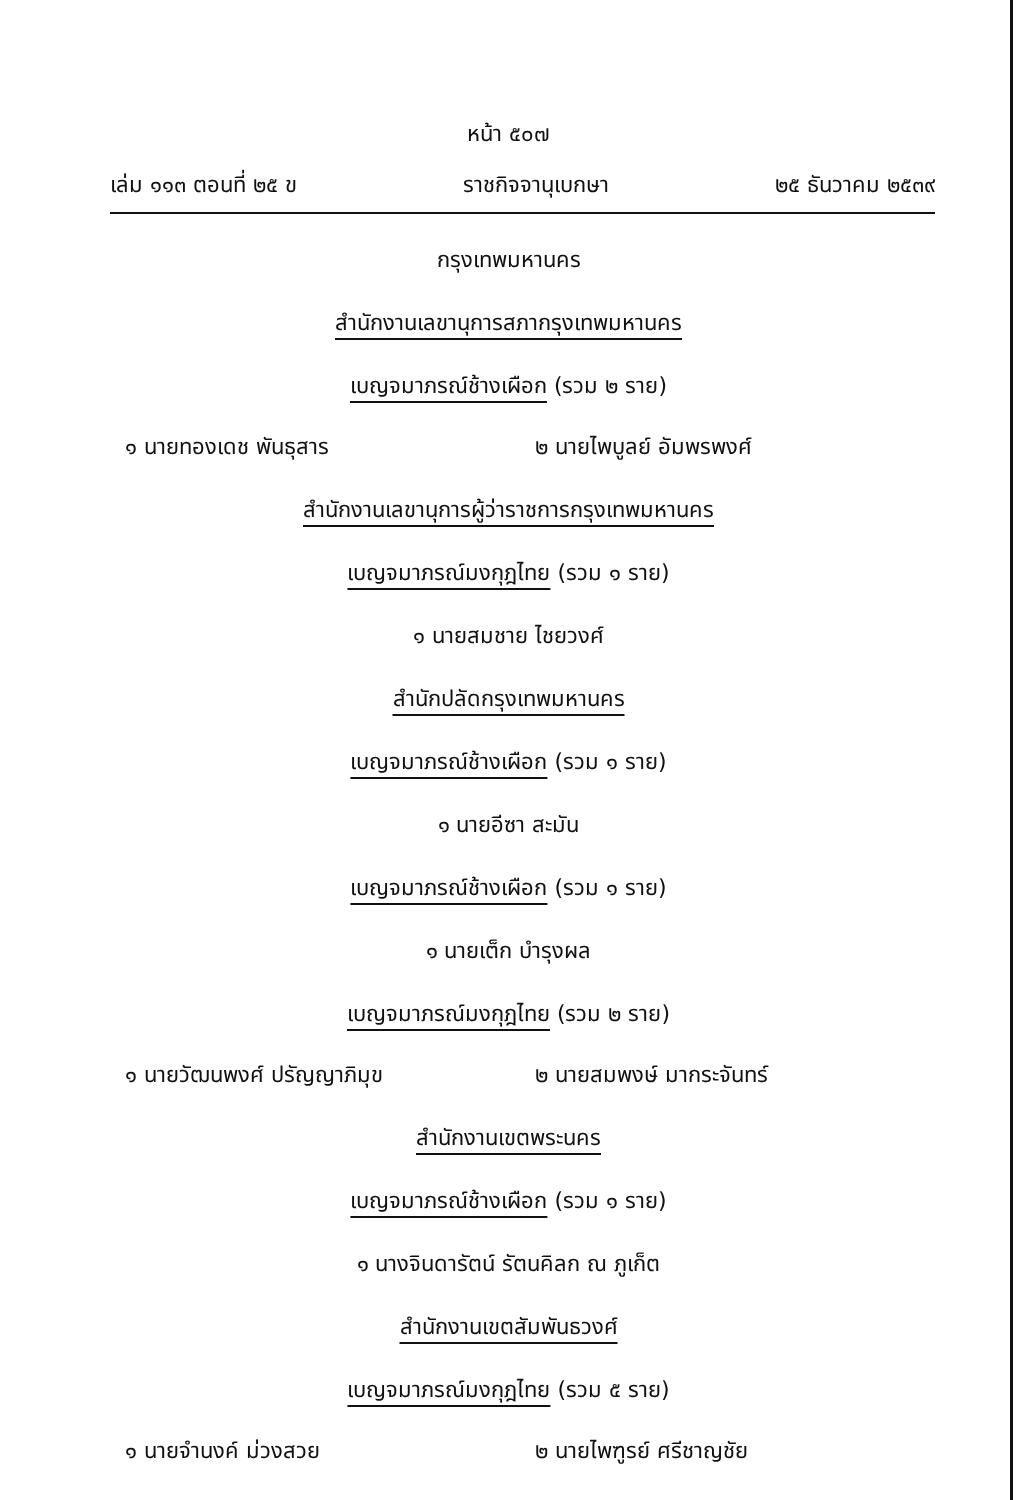หน้า ๕๐๗
เล่ม ๑๑๓ ตอนที่ ๒๕ ข ราชกิจจานุเบกษา ๒๕ ธันวาคม ๒๕๓๙
กรุงเทพมหานคร
สำนักงานเลขานุการสภากรุงเทพมหานคร
เบญจมาภรณ์ช้างเผือก (รวม ๒ ราย)
๑ นายทองเดช พันธุสาร ๒ นายไพบูลย์ อัมพรพงศ์
สำนักงานเลขานุการผู้ว่าราชการกรุงเทพมหานคร
เบญจมาภรณ์มงกุฎไทย (รวม ๑ ราย)
๑ นายสมชาย ไชยวงศ์
สำนักปลัดกรุงเทพมหานคร
เบญจมาภรณ์ช้างเผือก (รวม ๑ ราย)
๑ นายอีซา สะมัน
เบญจมาภรณ์ช้างเผือก (รวม ๑ ราย)
๑ นายเต็ก บำรุงผล
เบญจมาภรณ์มงกุฎไทย (รวม ๒ ราย)
๑ นายวัฒนพงศ์ ปรัญญาภิมุข ๒ นายสมพงษ์ มากระจันทร์
สำนักงานเขตพระนคร
เบญจมาภรณ์ช้างเผือก (รวม ๑ ราย)
๑ นางจินดารัตน์ รัตนคิลก ณ ภูเก็ต
สำนักงานเขตสัมพันธวงศ์
เบญจมาภรณ์มงกุฎไทย (รวม ๕ ราย)
๑ นายจำนงค์ ม่วงสวย ๒ นายไพฑูรย์ ศรีชาญชัย